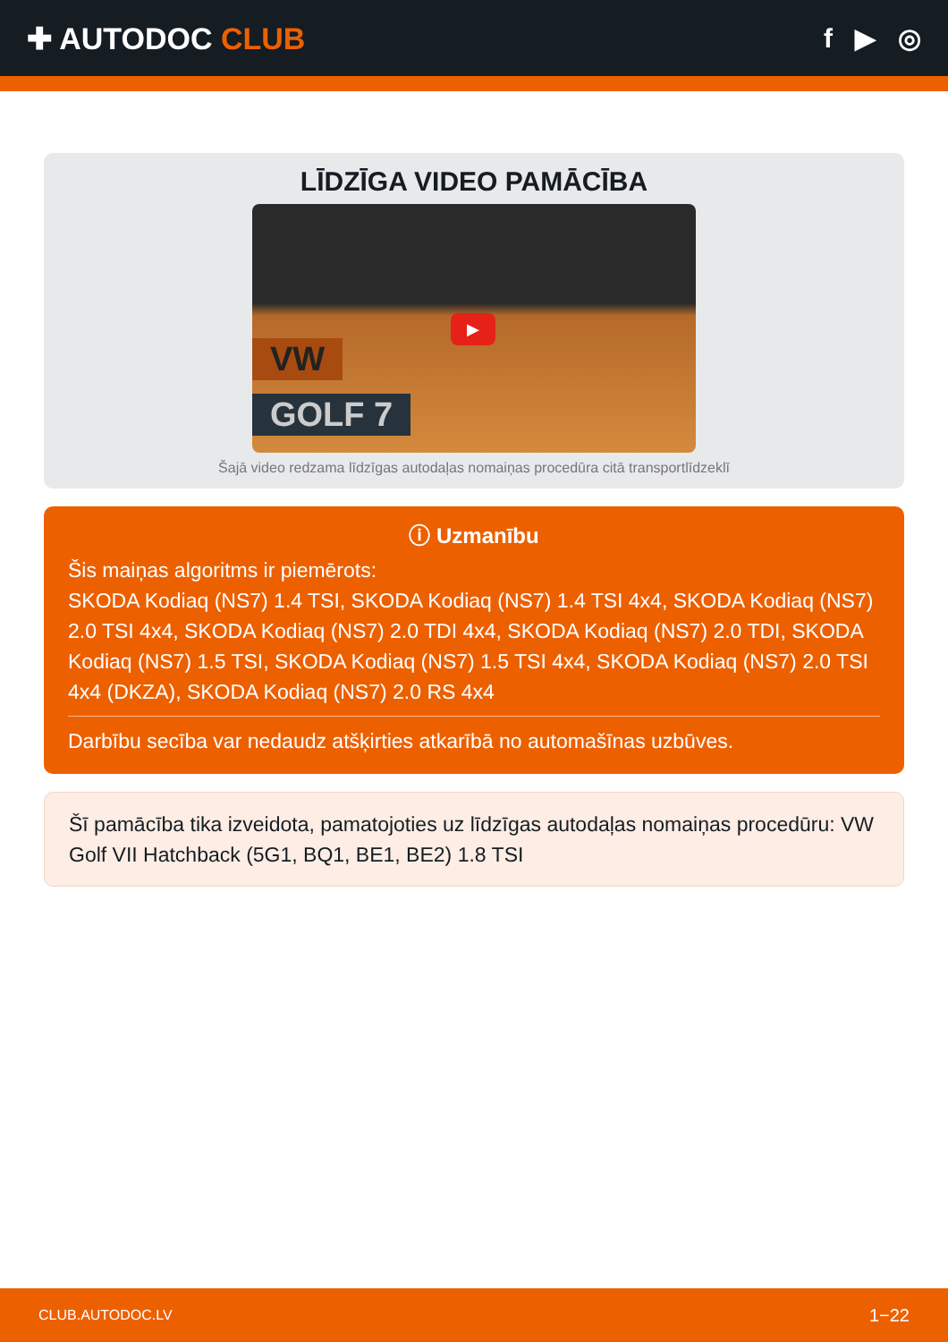✚ AUTODOC CLUB f ▶ ◎
LĪDZĪGA VIDEO PAMĀCĪBA
VW
GOLF 7
▶
Šajā video redzama līdzīgas autodaļas nomaiņas procedūra citā transportlīdzeklī
ⓘ Uzmanību
Šis maiņas algoritms ir piemērots:
SKODA Kodiaq (NS7) 1.4 TSI, SKODA Kodiaq (NS7) 1.4 TSI 4x4, SKODA Kodiaq (NS7) 2.0 TSI 4x4, SKODA Kodiaq (NS7) 2.0 TDI 4x4, SKODA Kodiaq (NS7) 2.0 TDI, SKODA Kodiaq (NS7) 1.5 TSI, SKODA Kodiaq (NS7) 1.5 TSI 4x4, SKODA Kodiaq (NS7) 2.0 TSI 4x4 (DKZA), SKODA Kodiaq (NS7) 2.0 RS 4x4
Darbību secība var nedaudz atšķirties atkarībā no automašīnas uzbūves.
Šī pamācība tika izveidota, pamatojoties uz līdzīgas autodaļas nomaiņas procedūru: VW Golf VII Hatchback (5G1, BQ1, BE1, BE2) 1.8 TSI
CLUB.AUTODOC.LV 1−22